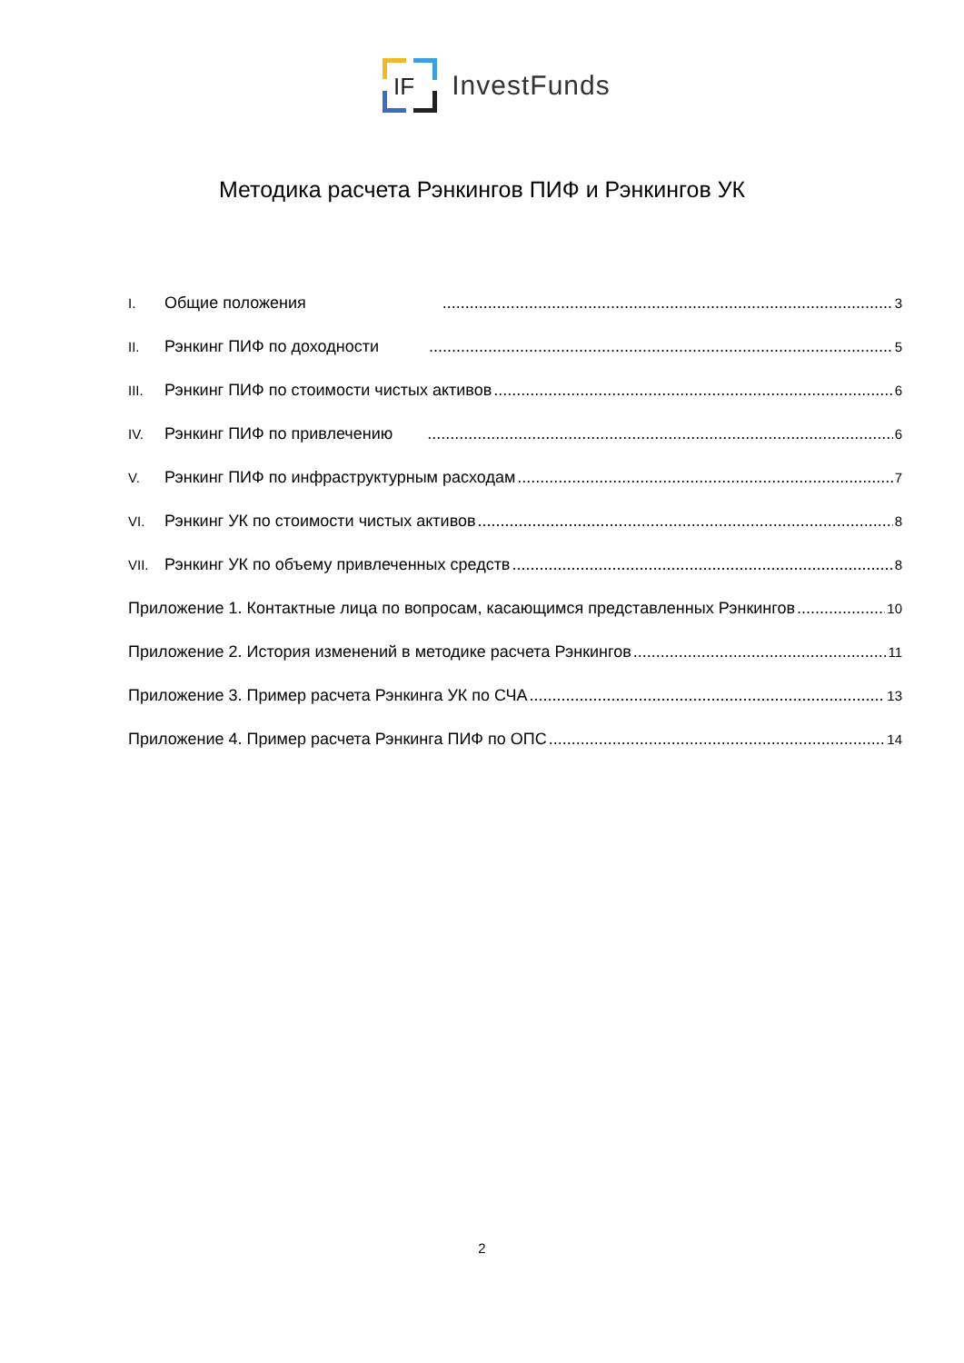IF
InvestFunds
Методика расчета Рэнкингов ПИФ и Рэнкингов УК
I. Общие положения 3
II. Рэнкинг ПИФ по доходности 5
III. Рэнкинг ПИФ по стоимости чистых активов 6
IV. Рэнкинг ПИФ по привлечению 6
V. Рэнкинг ПИФ по инфраструктурным расходам 7
VI. Рэнкинг УК по стоимости чистых активов 8
VII. Рэнкинг УК по объему привлеченных средств 8
Приложение 1. Контактные лица по вопросам, касающимся представленных Рэнкингов 10
Приложение 2. История изменений в методике расчета Рэнкингов 11
Приложение 3. Пример расчета Рэнкинга УК по СЧА 13
Приложение 4. Пример расчета Рэнкинга ПИФ по ОПС 14
2